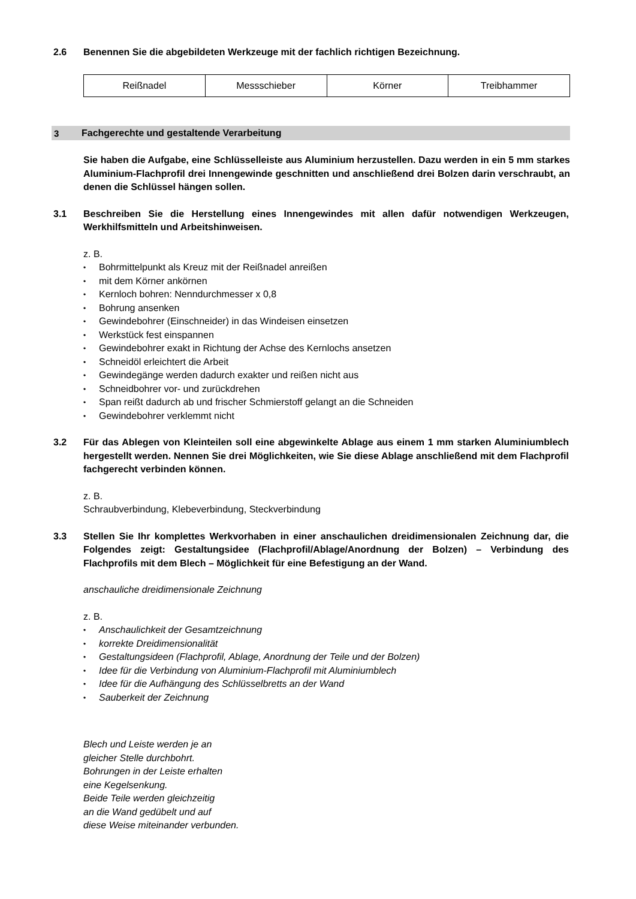2.6 Benennen Sie die abgebildeten Werkzeuge mit der fachlich richtigen Bezeichnung.
| Reißnadel | Messschieber | Körner | Treibhammer |
3
Fachgerechte und gestaltende Verarbeitung
Sie haben die Aufgabe, eine Schlüsselleiste aus Aluminium herzustellen. Dazu werden in ein 5 mm starkes Aluminium-Flachprofil drei Innengewinde geschnitten und anschließend drei Bolzen darin verschraubt, an denen die Schlüssel hängen sollen.
3.1 Beschreiben Sie die Herstellung eines Innengewindes mit allen dafür notwendigen Werkzeugen, Werkhilfsmitteln und Arbeitshinweisen.
z. B.
• Bohrmittelpunkt als Kreuz mit der Reißnadel anreißen
• mit dem Körner ankörnen
• Kernloch bohren: Nenndurchmesser x 0,8
• Bohrung ansenken
• Gewindebohrer (Einschneider) in das Windeisen einsetzen
• Werkstück fest einspannen
• Gewindebohrer exakt in Richtung der Achse des Kernlochs ansetzen
• Schneidöl erleichtert die Arbeit
• Gewindegänge werden dadurch exakter und reißen nicht aus
• Schneidbohrer vor- und zurückdrehen
• Span reißt dadurch ab und frischer Schmierstoff gelangt an die Schneiden
• Gewindebohrer verklemmt nicht
3.2 Für das Ablegen von Kleinteilen soll eine abgewinkelte Ablage aus einem 1 mm starken Aluminiumblech hergestellt werden. Nennen Sie drei Möglichkeiten, wie Sie diese Ablage anschließend mit dem Flachprofil fachgerecht verbinden können.
z. B.
Schraubverbindung, Klebeverbindung, Steckverbindung
3.3 Stellen Sie Ihr komplettes Werkvorhaben in einer anschaulichen dreidimensionalen Zeichnung dar, die Folgendes zeigt: Gestaltungsidee (Flachprofil/Ablage/Anordnung der Bolzen) – Verbindung des Flachprofils mit dem Blech – Möglichkeit für eine Befestigung an der Wand.
anschauliche dreidimensionale Zeichnung
z. B.
• Anschaulichkeit der Gesamtzeichnung
• korrekte Dreidimensionalität
• Gestaltungsideen (Flachprofil, Ablage, Anordnung der Teile und der Bolzen)
• Idee für die Verbindung von Aluminium-Flachprofil mit Aluminiumblech
• Idee für die Aufhängung des Schlüsselbretts an der Wand
• Sauberkeit der Zeichnung
Blech und Leiste werden je an
gleicher Stelle durchbohrt.
Bohrungen in der Leiste erhalten
eine Kegelsenkung.
Beide Teile werden gleichzeitig
an die Wand gedübelt und auf
diese Weise miteinander verbunden.